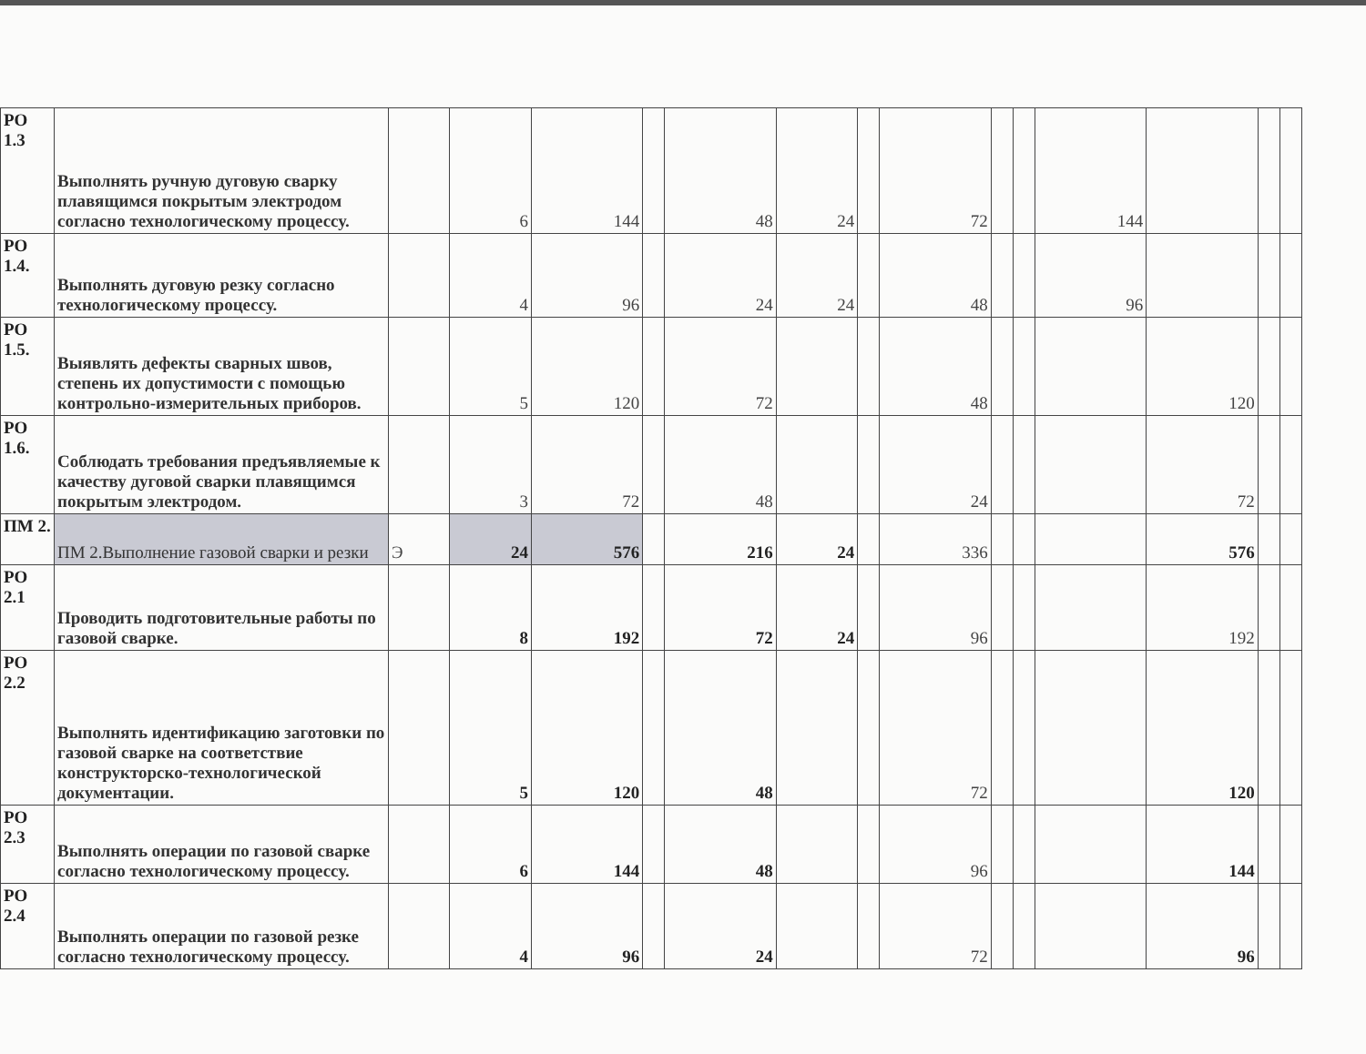| РО 1.3 | Выполнять ручную дуговую сварку плавящимся покрытым электродом согласно технологическому процессу. | | 6 | 144 | | 48 | 24 | | 72 | | | 144 | | | |
| РО 1.4. | Выполнять дуговую резку согласно технологическому процессу. | | 4 | 96 | | 24 | 24 | | 48 | | | 96 | | | |
| РО 1.5. | Выявлять дефекты сварных швов, степень их допустимости с помощью контрольно-измерительных приборов. | | 5 | 120 | | 72 | | | 48 | | | | 120 | | |
| РО 1.6. | Соблюдать требования предъявляемые к качеству дуговой сварки плавящимся покрытым электродом. | | 3 | 72 | | 48 | | | 24 | | | | 72 | | |
| ПМ 2. | ПМ 2.Выполнение газовой сварки и резки | Э | 24 | 576 | | 216 | 24 | | 336 | | | | 576 | | |
| РО 2.1 | Проводить подготовительные работы по газовой сварке. | | 8 | 192 | | 72 | 24 | | 96 | | | | 192 | | |
| РО 2.2 | Выполнять идентификацию заготовки по газовой сварке на соответствие конструкторско-технологической документации. | | 5 | 120 | | 48 | | | 72 | | | | 120 | | |
| РО 2.3 | Выполнять операции по газовой сварке согласно технологическому процессу. | | 6 | 144 | | 48 | | | 96 | | | | 144 | | |
| РО 2.4 | Выполнять операции по газовой резке согласно технологическому процессу. | | 4 | 96 | | 24 | | | 72 | | | | 96 | | |